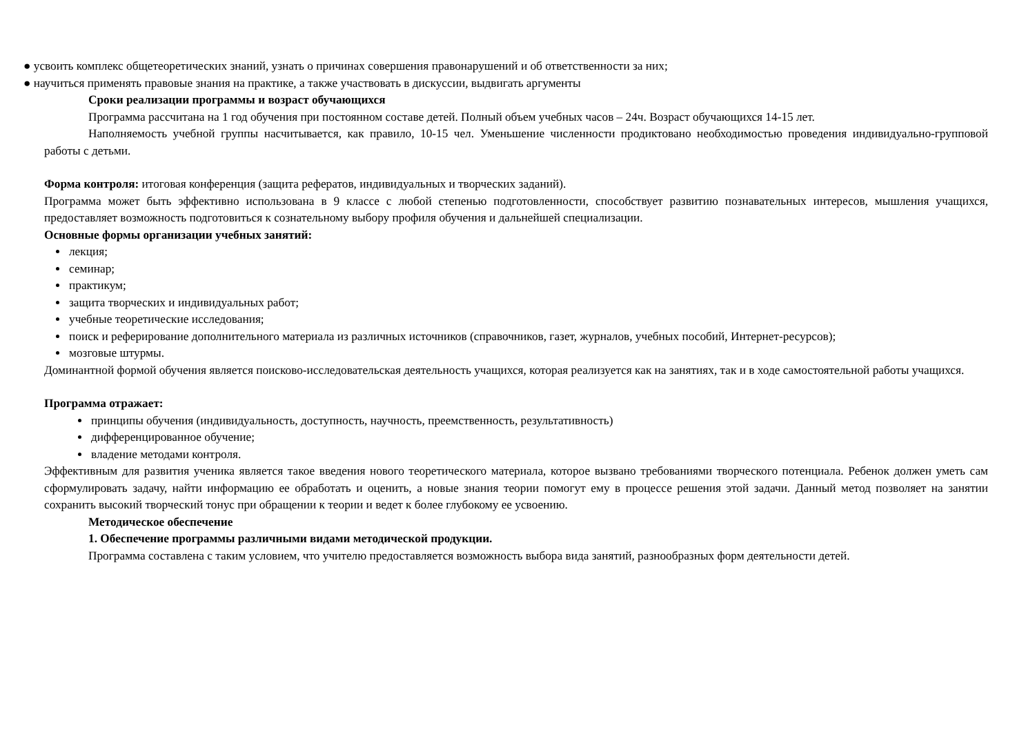● усвоить комплекс общетеоретических знаний, узнать о причинах совершения правонарушений и об ответственности за них;
● научиться применять правовые знания на практике, а также участвовать в дискуссии, выдвигать аргументы
Сроки реализации программы и возраст обучающихся
Программа рассчитана на 1 год обучения при постоянном составе детей. Полный объем учебных часов – 24ч. Возраст обучающихся 14-15 лет.
Наполняемость учебной группы насчитывается, как правило, 10-15 чел. Уменьшение численности продиктовано необходимостью проведения индивидуально-групповой работы с детьми.
Форма контроля: итоговая конференция (защита рефератов, индивидуальных и творческих заданий).
Программа может быть эффективно использована в 9 классе с любой степенью подготовленности, способствует развитию познавательных интересов, мышления учащихся, предоставляет возможность подготовиться к сознательному выбору профиля обучения и дальнейшей специализации.
Основные формы организации учебных занятий:
лекция;
семинар;
практикум;
защита творческих и индивидуальных работ;
учебные теоретические исследования;
поиск и реферирование дополнительного материала из различных источников (справочников, газет, журналов, учебных пособий, Интернет-ресурсов);
мозговые штурмы.
Доминантной формой обучения является поисково-исследовательская деятельность учащихся, которая реализуется как на занятиях, так и в ходе самостоятельной работы учащихся.
Программа отражает:
принципы обучения (индивидуальность, доступность, научность, преемственность, результативность)
дифференцированное обучение;
владение методами контроля.
Эффективным для развития ученика является такое введения нового теоретического материала, которое вызвано требованиями творческого потенциала. Ребенок должен уметь сам сформулировать задачу, найти информацию ее обработать и оценить, а новые знания теории помогут ему в процессе решения этой задачи. Данный метод позволяет на занятии сохранить высокий творческий тонус при обращении к теории и ведет к более глубокому ее усвоению.
Методическое обеспечение
1. Обеспечение программы различными видами методической продукции.
Программа составлена с таким условием, что учителю предоставляется возможность выбора вида занятий, разнообразных форм деятельности детей.